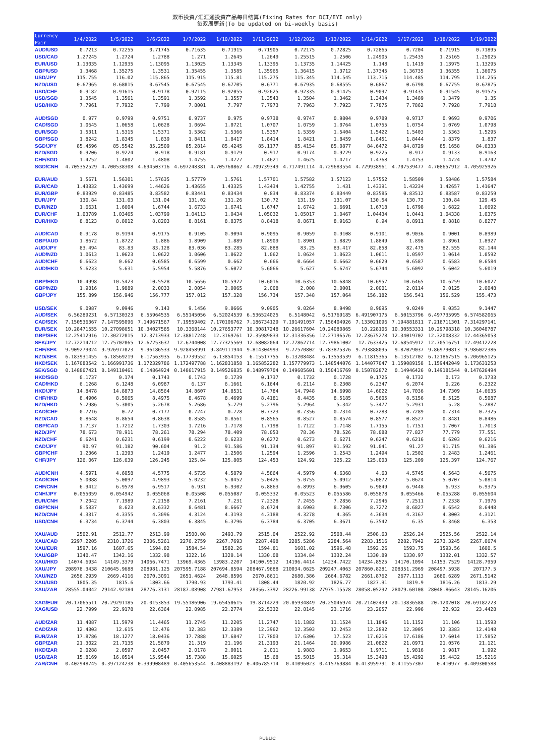双币投资/汇汇通投资产品每日结算(Fixing Rates for DCI/EYI only)
每双周更新(To be updated on bi-weekly basis)
| Currency Pair | 1/4/2022 | 1/5/2022 | 1/6/2022 | 1/7/2022 | 1/10/2022 | 1/11/2022 | 1/12/2022 | 1/13/2022 | 1/14/2022 | 1/17/2022 | 1/18/2022 | 1/19/2022 |
| --- | --- | --- | --- | --- | --- | --- | --- | --- | --- | --- | --- | --- |
| AUD/USD | 0.7213 | 0.72255 | 0.71745 | 0.71635 | 0.71915 | 0.71905 | 0.72175 | 0.72825 | 0.72865 | 0.7204 | 0.71915 | 0.71895 |
| USD/CAD | 1.27245 | 1.2724 | 1.2788 | 1.271 | 1.2645 | 1.2649 | 1.25515 | 1.2506 | 1.24905 | 1.25435 | 1.25165 | 1.25025 |
| EUR/USD | 1.13035 | 1.12935 | 1.13095 | 1.13025 | 1.13345 | 1.13395 | 1.13735 | 1.14425 | 1.148 | 1.1419 | 1.13975 | 1.13295 |
| GBP/USD | 1.3468 | 1.35275 | 1.3531 | 1.35455 | 1.3585 | 1.35965 | 1.36415 | 1.3712 | 1.37345 | 1.36735 | 1.36355 | 1.36075 |
| USD/JPY | 115.755 | 116.02 | 115.865 | 115.915 | 115.81 | 115.275 | 115.345 | 114.545 | 113.715 | 114.485 | 114.795 | 114.255 |
| NZD/USD | 0.67965 | 0.68015 | 0.67545 | 0.67545 | 0.67705 | 0.6771 | 0.67935 | 0.68555 | 0.6867 | 0.6798 | 0.67755 | 0.67875 |
| USD/CHF | 0.9182 | 0.91615 | 0.9178 | 0.92115 | 0.92055 | 0.92625 | 0.92335 | 0.91475 | 0.9097 | 0.91435 | 0.91545 | 0.91575 |
| USD/SGD | 1.3545 | 1.3561 | 1.3591 | 1.3592 | 1.3557 | 1.3543 | 1.3504 | 1.3462 | 1.3434 | 1.3489 | 1.3479 | 1.35 |
| USD/HKD | 7.7961 | 7.7932 | 7.799 | 7.8001 | 7.797 | 7.7973 | 7.7963 | 7.7923 | 7.7875 | 7.7862 | 7.7928 | 7.7918 |
| AUD/SGD | 0.977 | 0.9799 | 0.9751 | 0.9737 | 0.975 | 0.9738 | 0.9747 | 0.9804 | 0.9789 | 0.9717 | 0.9693 | 0.9706 |
| CAD/SGD | 1.0645 | 1.0658 | 1.0628 | 1.0694 | 1.0721 | 1.0707 | 1.0759 | 1.0764 | 1.0755 | 1.0754 | 1.0769 | 1.0798 |
| EUR/SGD | 1.5311 | 1.5315 | 1.5371 | 1.5362 | 1.5366 | 1.5357 | 1.5359 | 1.5404 | 1.5422 | 1.5403 | 1.5363 | 1.5295 |
| GBP/SGD | 1.8242 | 1.8345 | 1.839 | 1.8411 | 1.8417 | 1.8414 | 1.8421 | 1.8459 | 1.8451 | 1.8444 | 1.8379 | 1.837 |
| SGD/JPY | 85.4596 | 85.5542 | 85.2509 | 85.2814 | 85.4245 | 85.1177 | 85.4154 | 85.0877 | 84.6472 | 84.8729 | 85.1658 | 84.6333 |
| NZD/SGD | 0.9206 | 0.9224 | 0.918 | 0.9181 | 0.9179 | 0.917 | 0.9174 | 0.9229 | 0.9225 | 0.917 | 0.9133 | 0.9163 |
| CHF/SGD | 1.4752 | 1.4802 | 1.4808 | 1.4755 | 1.4727 | 1.4621 | 1.4625 | 1.4717 | 1.4768 | 1.4753 | 1.4724 | 1.4742 |
| SGD/CNH | 4.705352529 | 4.700538308 | 4.694503716 | 4.697248381 | 4.705760862 | 4.709739349 | 4.717491114 | 4.729683554 | 4.729938961 | 4.707539477 | 4.708657912 | 4.705925926 |
| EUR/AUD | 1.5671 | 1.56301 | 1.57635 | 1.57779 | 1.5761 | 1.57701 | 1.57582 | 1.57123 | 1.57552 | 1.58509 | 1.58486 | 1.57584 |
| EUR/CAD | 1.43832 | 1.43699 | 1.44626 | 1.43655 | 1.43325 | 1.43434 | 1.42755 | 1.431 | 1.43391 | 1.43234 | 1.42657 | 1.41647 |
| EUR/GBP | 0.83929 | 0.83485 | 0.83582 | 0.83441 | 0.83434 | 0.834 | 0.83374 | 0.83449 | 0.83585 | 0.83512 | 0.83587 | 0.83259 |
| EUR/JPY | 130.84 | 131.03 | 131.04 | 131.02 | 131.26 | 130.72 | 131.19 | 131.07 | 130.54 | 130.73 | 130.84 | 129.45 |
| EUR/NZD | 1.6631 | 1.6604 | 1.6744 | 1.6733 | 1.6741 | 1.6747 | 1.6742 | 1.6691 | 1.6718 | 1.6798 | 1.6822 | 1.6692 |
| EUR/CHF | 1.03789 | 1.03465 | 1.03799 | 1.04113 | 1.0434 | 1.05032 | 1.05017 | 1.0467 | 1.04434 | 1.0441 | 1.04338 | 1.0375 |
| EUR/HKD | 8.8123 | 8.8012 | 8.8203 | 8.8161 | 8.8375 | 8.8418 | 8.8671 | 8.9163 | 8.94 | 8.8911 | 8.8818 | 8.8277 |
| AUD/CAD | 0.9178 | 0.9194 | 0.9175 | 0.9105 | 0.9094 | 0.9095 | 0.9059 | 0.9108 | 0.9101 | 0.9036 | 0.9001 | 0.8989 |
| GBP/AUD | 1.8672 | 1.8722 | 1.886 | 1.8909 | 1.889 | 1.8909 | 1.8901 | 1.8829 | 1.8849 | 1.898 | 1.8961 | 1.8927 |
| AUD/JPY | 83.494 | 83.83 | 83.128 | 83.036 | 83.285 | 82.888 | 83.25 | 83.417 | 82.858 | 82.475 | 82.555 | 82.144 |
| AUD/NZD | 1.0613 | 1.0623 | 1.0622 | 1.0606 | 1.0622 | 1.062 | 1.0624 | 1.0623 | 1.0611 | 1.0597 | 1.0614 | 1.0592 |
| AUD/CHF | 0.6623 | 0.662 | 0.6585 | 0.6599 | 0.662 | 0.666 | 0.6664 | 0.6662 | 0.6629 | 0.6587 | 0.6583 | 0.6584 |
| AUD/HKD | 5.6233 | 5.631 | 5.5954 | 5.5876 | 5.6072 | 5.6066 | 5.627 | 5.6747 | 5.6744 | 5.6092 | 5.6042 | 5.6019 |
| GBP/HKD | 10.4998 | 10.5423 | 10.5528 | 10.5656 | 10.5922 | 10.6016 | 10.6353 | 10.6848 | 10.6957 | 10.6465 | 10.6259 | 10.6027 |
| GBP/NZD | 1.9816 | 1.9889 | 2.0033 | 2.0054 | 2.0065 | 2.008 | 2.008 | 2.0001 | 2.0001 | 2.0114 | 2.0125 | 2.0048 |
| GBP/JPY | 155.899 | 156.946 | 156.777 | 157.012 | 157.328 | 156.734 | 157.348 | 157.064 | 156.182 | 156.541 | 156.529 | 155.473 |
| USD/SEK | 9.0987 | 9.0946 | 9.143 | 9.1456 | 9.0666 | 9.0905 | 9.0264 | 8.9498 | 8.9095 | 9.0249 | 9.0353 | 9.1447 |
| AUD/SEK | 6.56289231 | 6.57130323 | 6.55964535 | 6.55145056 | 6.52024539 | 6.536524025 | 6.5148042 | 6.51769185 | 6.491907175 | 6.50153796 | 6.497735995 | 6.574582065 |
| CAD/SEK | 7.150536367 | 7.147595096 | 7.149671567 | 7.19559402 | 7.170106762 | 7.186734129 | 7.191491057 | 7.156404926 | 7.133021096 | 7.194881811 | 7.218711301 | 7.314297141 |
| EUR/SEK | 10.28471555 | 10.27098651 | 10.34027585 | 10.3368144 | 10.27653777 | 10.30817248 | 10.26617604 | 10.24080865 | 10.228106 | 10.30553331 | 10.29798318 | 10.36048787 |
| GBP/SEK | 12.25412916 | 12.30272015 | 12.3713933 | 12.38817248 | 12.3169761 | 12.35989833 | 12.31336356 | 12.27196576 | 12.23675278 | 12.34019702 | 12.32008332 | 12.44365053 |
| SEK/JPY | 12.72214712 | 12.75702065 | 12.67253637 | 12.6744008 | 12.77325569 | 12.68082064 | 12.77862714 | 12.79861002 | 12.7633425 | 12.68545912 | 12.70516751 | 12.49412228 |
| CHF/SEK | 9.909279024 | 9.926977023 | 9.96186533 | 9.928458991 | 9.849111944 | 9.814304993 | 9.77570802 | 9.783875376 | 9.793888095 | 9.87029037 | 9.869790813 | 9.986022386 |
| NZD/SEK | 6.183931455 | 6.18569219 | 6.17563935 | 6.17739552 | 6.13854153 | 6.15517755 | 6.13208484 | 6.13553539 | 6.11815365 | 6.13512702 | 6.121867515 | 6.206965125 |
| HKD/SEK | 1.167083542 | 1.166991736 | 1.172329786 | 1.172497788 | 1.162831858 | 1.165852282 | 1.157779973 | 1.148544076 | 1.144077047 | 1.159089158 | 1.159442049 | 1.173631253 |
| SEK/SGD | 0.148867421 | 0.149110461 | 0.14864924 | 0.148617915 | 0.149526835 | 0.148979704 | 0.149605601 | 0.150416769 | 0.150782872 | 0.14946426 | 0.149181544 | 0.147626494 |
| HKD/SGD | 0.1737 | 0.174 | 0.1743 | 0.1743 | 0.1739 | 0.1737 | 0.1732 | 0.1728 | 0.1725 | 0.1732 | 0.173 | 0.1733 |
| CAD/HKD | 6.1268 | 6.1248 | 6.0987 | 6.137 | 6.1661 | 6.1644 | 6.2114 | 6.2308 | 6.2347 | 6.2074 | 6.226 | 6.2322 |
| HKD/JPY | 14.8478 | 14.8873 | 14.8564 | 14.8607 | 14.8531 | 14.784 | 14.7948 | 14.6998 | 14.6022 | 14.7036 | 14.7309 | 14.6635 |
| CHF/HKD | 8.4906 | 8.5065 | 8.4975 | 8.4678 | 8.4699 | 8.4181 | 8.4435 | 8.5185 | 8.5605 | 8.5156 | 8.5125 | 8.5087 |
| NZD/HKD | 5.2986 | 5.3005 | 5.2678 | 5.2686 | 5.279 | 5.2796 | 5.2964 | 5.342 | 5.3477 | 5.2931 | 5.28 | 5.2887 |
| CAD/CHF | 0.7216 | 0.72 | 0.7177 | 0.7247 | 0.728 | 0.7323 | 0.7356 | 0.7314 | 0.7283 | 0.7289 | 0.7314 | 0.7325 |
| NZD/CAD | 0.8648 | 0.8654 | 0.8638 | 0.8585 | 0.8561 | 0.8565 | 0.8527 | 0.8574 | 0.8577 | 0.8527 | 0.8481 | 0.8486 |
| GBP/CAD | 1.7137 | 1.7212 | 1.7303 | 1.7216 | 1.7178 | 1.7198 | 1.7122 | 1.7148 | 1.7155 | 1.7151 | 1.7067 | 1.7013 |
| NZD/JPY | 78.673 | 78.911 | 78.261 | 78.294 | 78.409 | 78.053 | 78.36 | 78.526 | 78.088 | 77.827 | 77.779 | 77.551 |
| NZD/CHF | 0.6241 | 0.6231 | 0.6199 | 0.6222 | 0.6233 | 0.6272 | 0.6273 | 0.6271 | 0.6247 | 0.6216 | 0.6203 | 0.6216 |
| CAD/JPY | 90.97 | 91.182 | 90.604 | 91.2 | 91.586 | 91.134 | 91.897 | 91.592 | 91.041 | 91.27 | 91.715 | 91.386 |
| GBP/CHF | 1.2366 | 1.2393 | 1.2419 | 1.2477 | 1.2506 | 1.2594 | 1.2596 | 1.2543 | 1.2494 | 1.2502 | 1.2483 | 1.2461 |
| CHF/JPY | 126.067 | 126.639 | 126.245 | 125.84 | 125.805 | 124.453 | 124.92 | 125.22 | 125.003 | 125.209 | 125.397 | 124.767 |
| AUD/CNH | 4.5971 | 4.6058 | 4.5775 | 4.5735 | 4.5879 | 4.5864 | 4.5979 | 4.6368 | 4.63 | 4.5745 | 4.5643 | 4.5675 |
| CAD/CNH | 5.0088 | 5.0097 | 4.9893 | 5.0232 | 5.0452 | 5.0426 | 5.0755 | 5.0912 | 5.0872 | 5.0624 | 5.0707 | 5.0814 |
| CHF/CNH | 6.9412 | 6.9578 | 6.9517 | 6.931 | 6.9302 | 6.8863 | 6.8993 | 6.9605 | 6.9849 | 6.9448 | 6.933 | 6.9375 |
| CNH/JPY | 0.055059 | 0.054942 | 0.055068 | 0.05508 | 0.055087 | 0.055332 | 0.05523 | 0.055586 | 0.055878 | 0.055466 | 0.055288 | 0.055604 |
| EUR/CNH | 7.2042 | 7.1989 | 7.2158 | 7.2161 | 7.231 | 7.2328 | 7.2455 | 7.2856 | 7.2946 | 7.2511 | 7.2338 | 7.1976 |
| GBP/CNH | 8.5837 | 8.623 | 8.6332 | 8.6481 | 8.6667 | 8.6724 | 8.6903 | 8.7306 | 8.7272 | 8.6827 | 8.6542 | 8.6448 |
| NZD/CNH | 4.3317 | 4.3355 | 4.3096 | 4.3124 | 4.3193 | 4.3188 | 4.3278 | 4.365 | 4.3634 | 4.3167 | 4.3003 | 4.3121 |
| USD/CNH | 6.3734 | 6.3744 | 6.3803 | 6.3845 | 6.3796 | 6.3784 | 6.3705 | 6.3671 | 6.3542 | 6.35 | 6.3468 | 6.353 |
| XAU/AUD | 2502.91 | 2512.77 | 2513.99 | 2500.08 | 2493.79 | 2515.04 | 2522.92 | 2508.44 | 2508.63 | 2526.24 | 2525.56 | 2522.14 |
| XAU/CAD | 2297.2205 | 2310.1726 | 2306.5261 | 2276.2759 | 2267.7693 | 2287.498 | 2285.5286 | 2284.564 | 2283.1516 | 2282.7942 | 2273.3245 | 2267.0674 |
| XAU/EUR | 1597.16 | 1607.65 | 1594.82 | 1584.54 | 1582.26 | 1594.81 | 1601.02 | 1596.48 | 1592.26 | 1593.75 | 1593.56 | 1600.5 |
| XAU/GBP | 1340.47 | 1342.16 | 1332.98 | 1322.16 | 1320.14 | 1330.08 | 1334.84 | 1332.24 | 1330.89 | 1330.97 | 1332.01 | 1332.57 |
| XAU/HKD | 14074.6934 | 14149.3379 | 14066.7471 | 13969.4365 | 13983.2207 | 14100.9512 | 14196.4414 | 14234.7422 | 14234.8525 | 14170.1094 | 14153.7529 | 14128.7959 |
| XAU/JPY | 208978.3438 | 210645.9688 | 208981.125 | 207595.7188 | 207694.8594 | 208467.9688 | 210034.0625 | 209247.4063 | 207860.8281 | 208351.2969 | 208497.5938 | 207177.5 |
| XAU/NZD | 2656.2939 | 2669.4116 | 2670.3091 | 2651.4624 | 2648.8596 | 2670.8611 | 2680.386 | 2664.6782 | 2661.8762 | 2677.1113 | 2680.6289 | 2671.5142 |
| XAU/USD | 1805.35 | 1815.6 | 1803.66 | 1790.93 | 1793.41 | 1808.44 | 1820.92 | 1826.77 | 1827.91 | 1819.9 | 1816.26 | 1813.29 |
| XAU/ZAR | 28555.04042 | 29142.92184 | 28776.3131 | 28187.08908 | 27981.67953 | 28356.3392 | 28226.99138 | 27975.15578 | 28058.05292 | 28079.60108 | 28048.86643 | 28145.16206 |
| XAG/EUR | 20.17065511 | 20.29291185 | 20.0153853 | 19.55186906 | 19.65450615 | 19.8714229 | 20.05934849 | 20.25046974 | 20.21402439 | 20.13836588 | 20.1202018 | 20.69182223 |
| XAG/USD | 22.7999 | 22.9178 | 22.6364 | 22.0985 | 22.2774 | 22.5332 | 22.8145 | 23.1716 | 23.2057 | 22.996 | 22.932 | 23.4428 |
| AUD/ZAR | 11.4087 | 11.5979 | 11.4465 | 11.2745 | 11.2205 | 11.2747 | 11.1882 | 11.1524 | 11.1846 | 11.1152 | 11.106 | 11.1593 |
| CAD/ZAR | 12.4303 | 12.615 | 12.476 | 12.383 | 12.3389 | 12.3962 | 12.3503 | 12.2453 | 12.2892 | 12.3005 | 12.3383 | 12.4148 |
| EUR/ZAR | 17.8786 | 18.1277 | 18.0436 | 17.7888 | 17.6847 | 17.7803 | 17.6306 | 17.523 | 17.6216 | 17.6186 | 17.6014 | 17.5852 |
| GBP/ZAR | 21.3022 | 21.7135 | 21.5879 | 21.319 | 21.196 | 21.3193 | 21.1464 | 20.9986 | 21.0822 | 21.0971 | 21.0576 | 21.121 |
| HKD/ZAR | 2.0288 | 2.0597 | 2.0457 | 2.0178 | 2.0011 | 2.011 | 1.9883 | 1.9653 | 1.9711 | 1.9816 | 1.9817 | 1.992 |
| USD/ZAR | 15.8169 | 16.0514 | 15.9544 | 15.7388 | 15.6025 | 15.68 | 15.5015 | 15.314 | 15.3498 | 15.4292 | 15.4432 | 15.5216 |
| ZAR/CNH | 0.402948745 | 0.397124238 | 0.399908489 | 0.405653544 | 0.408883192 | 0.406785714 | 0.41096023 | 0.415769884 | 0.413959791 | 0.411557307 | 0.410977 | 0.409300588 |
PUBLIC